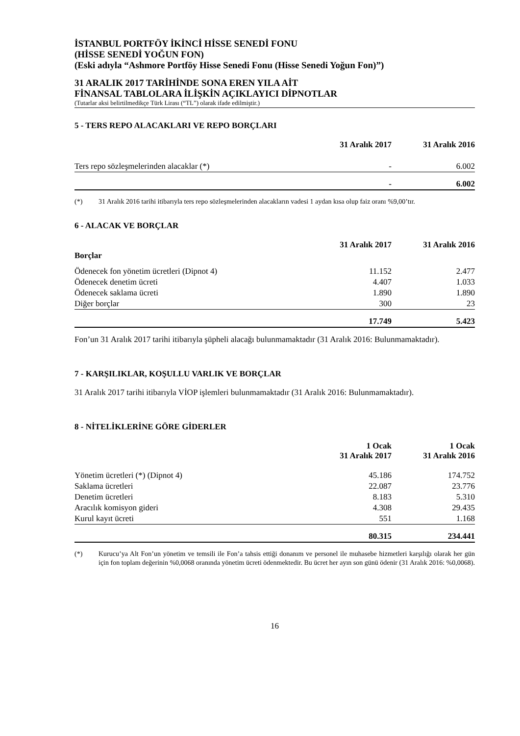İSTANBUL PORTFÖY İKİNCİ HİSSE SENEDİ FONU
(HİSSE SENEDİ YOĞUN FON)
(Eski adıyla “Ashmore Portföy Hisse Senedi Fonu (Hisse Senedi Yoğun Fon)”)
31 ARALIK 2017 TARİHİNDE SONA EREN YILA AİT
FİNANSAL TABLOLARA İLİŞKİN AÇIKLAYICI DİPNOTLAR
(Tutarlar aksi belirtilmedikçe Türk Lirası (“TL”) olarak ifade edilmiştir.)
5 - TERS REPO ALACAKLARI VE REPO BORÇLARI
| | 31 Aralık 2017 | 31 Aralık 2016 |
| --- | --- | --- |
| Ters repo sözleşmelerinden alacaklar (*) | - | 6.002 |
| | - | 6.002 |
(*) 31 Aralık 2016 tarihi itibarıyla ters repo sözleşmelerinden alacakların vadesi 1 aydan kısa olup faiz oranı %9,00’tır.
6 - ALACAK VE BORÇLAR
| | 31 Aralık 2017 | 31 Aralık 2016 |
| --- | --- | --- |
| Borçlar | | |
| Ödenecek fon yönetim ücretleri (Dipnot 4) | 11.152 | 2.477 |
| Ödenecek denetim ücreti | 4.407 | 1.033 |
| Ödenecek saklama ücreti | 1.890 | 1.890 |
| Diğer borçlar | 300 | 23 |
| | 17.749 | 5.423 |
Fon’un 31 Aralık 2017 tarihi itibarıyla şüpheli alacağı bulunmamaktadır (31 Aralık 2016: Bulunmamaktadır).
7 - KARŞILIKLAR, KOŞULLU VARLIK VE BORÇLAR
31 Aralık 2017 tarihi itibarıyla VİOP işlemleri bulunmamaktadır (31 Aralık 2016: Bulunmamaktadır).
8 - NİTELİKLERİNE GÖRE GİDERLER
| | 1 Ocak 31 Aralık 2017 | 1 Ocak 31 Aralık 2016 |
| --- | --- | --- |
| Yönetim ücretleri (*) (Dipnot 4) | 45.186 | 174.752 |
| Saklama ücretleri | 22.087 | 23.776 |
| Denetim ücretleri | 8.183 | 5.310 |
| Aracılık komisyon gideri | 4.308 | 29.435 |
| Kurul kayıt ücreti | 551 | 1.168 |
| | 80.315 | 234.441 |
(*) Kurucu’ya Alt Fon’un yönetim ve temsili ile Fon’a tahsis ettiği donanım ve personel ile muhasebe hizmetleri karşılığı olarak her gün için fon toplam değerinin %0,0068 oranında yönetim ücreti ödenmektedir. Bu ücret her ayın son günü ödenir (31 Aralık 2016: %0,0068).
16